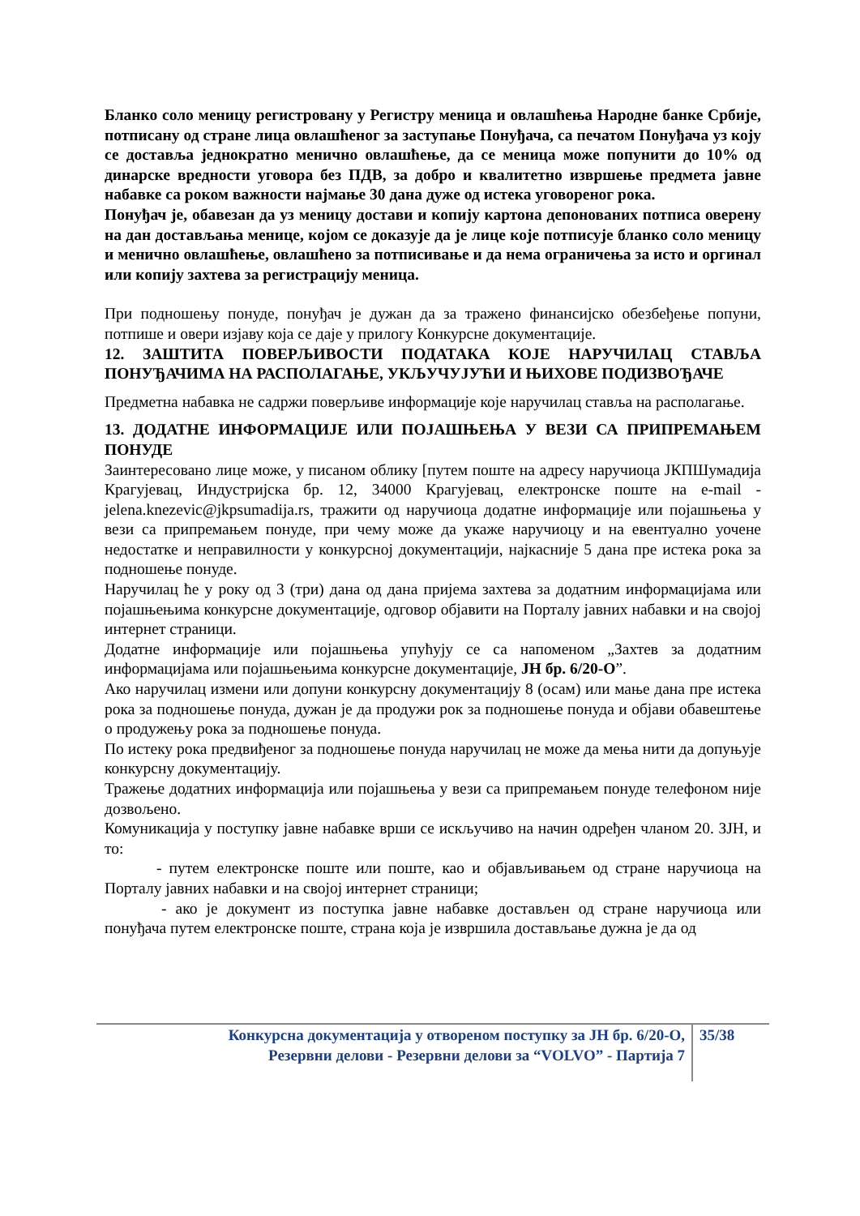Бланко соло меницу регистровану у Регистру меница и овлашћења Народне банке Србије, потписану од стране лица овлашћеног за заступање Понуђача, са печатом Понуђача уз коју се доставља једнократно менично овлашћење, да се меница може попунити до 10% од динарске вредности уговора без ПДВ, за добро и квалитетно извршење предмета јавне набавке са роком важности најмање 30 дана дуже од истека уговореног рока.
Понуђач је, обавезан да уз меницу достави и копију картона депонованих потписа оверену на дан достављања менице, којом се доказује да је лице које потписује бланко соло меницу и менично овлашћење, овлашћено за потписивање и да нема ограничења за исто и оргинал или копију захтева за регистрацију меница.
При подношењу понуде, понуђач је дужан да за тражено финансијско обезбеђење попуни, потпише и овери изјаву која се даје у прилогу Конкурсне документације.
12. ЗАШТИТА ПОВЕРЉИВОСТИ ПОДАТАКА КОЈЕ НАРУЧИЛАЦ СТАВЉА ПОНУЂАЧИМА НА РАСПОЛАГАЊЕ, УКЉУЧУЈУЋИ И ЊИХОВЕ ПОДИЗВОЂАЧЕ
Предметна набавка не садржи поверљиве информације које наручилац ставља на располагање.
13. ДОДАТНЕ ИНФОРМАЦИЈЕ ИЛИ ПОЈАШЊЕЊА У ВЕЗИ СА ПРИПРЕМАЊЕМ ПОНУДЕ
Заинтересовано лице може, у писаном облику [путем поште на адресу наручиоца ЈКПШумадија Крагујевац, Индустријска бр. 12, 34000 Крагујевац, електронске поште на e-mail - jelena.knezevic@jkpsumadija.rs, тражити од наручиоца додатне информације или појашњења у вези са припремањем понуде, при чему може да укаже наручиоцу и на евентуално уочене недостатке и неправилности у конкурсној документацији, најкасније 5 дана пре истека рока за подношење понуде.
Наручилац ће у року од 3 (три) дана од дана пријема захтева за додатним информацијама или појашњењима конкурсне документације, одговор објавити на Порталу јавних набавки и на својој интернет страници.
Додатне информације или појашњења упућују се са напоменом „Захтев за додатним информацијама или појашњењима конкурсне документације, ЈН бр. 6/20-О”.
Ако наручилац измени или допуни конкурсну документацију 8 (осам) или мање дана пре истека рока за подношење понуда, дужан је да продужи рок за подношење понуда и објави обавештење о продужењу рока за подношење понуда.
По истеку рока предвиђеног за подношење понуда наручилац не може да мења нити да допуњује конкурсну документацију.
Тражење додатних информација или појашњења у вези са припремањем понуде телефоном није дозвољено.
Комуникација у поступку јавне набавке врши се искључиво на начин одређен чланом 20. ЗЈН, и то:
- путем електронске поште или поште, као и објављивањем од стране наручиоца на Порталу јавних набавки и на својој интернет страници;
- ако је документ из поступка јавне набавке достављен од стране наручиоца или понуђача путем електронске поште, страна која је извршила достављање дужна је да од
Конкурсна документација у отвореном поступку за ЈН бр. 6/20-О,
Резервни делови - Резервни делови за “VOLVO” - Партија 7
35/38